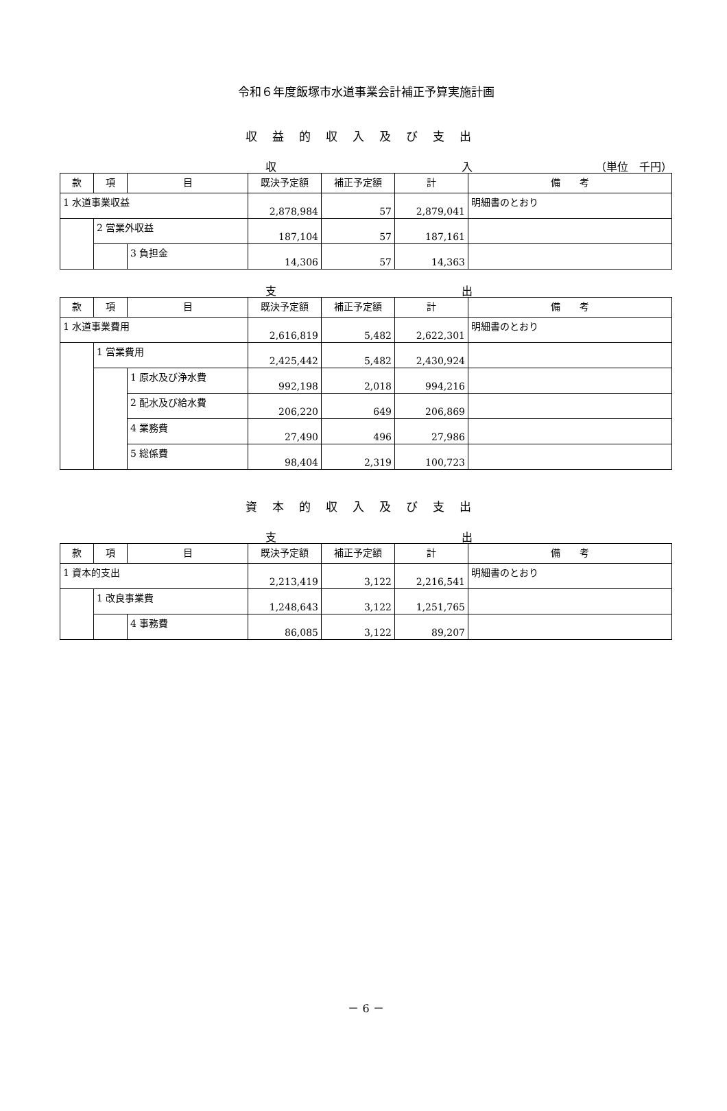令和６年度飯塚市水道事業会計補正予算実施計画
収益的収入及び支出
収 入 （単位　千円）
| 款 | 項 | 目 | 既決予定額 | 補正予定額 | 計 | 備 考 |
| --- | --- | --- | --- | --- | --- | --- |
| 1 水道事業収益 | | | 2,878,984 | 57 | 2,879,041 | 明細書のとおり |
| | 2 営業外収益 | | 187,104 | 57 | 187,161 | |
| | | 3 負担金 | 14,306 | 57 | 14,363 | |
支 出
| 款 | 項 | 目 | 既決予定額 | 補正予定額 | 計 | 備 考 |
| --- | --- | --- | --- | --- | --- | --- |
| 1 水道事業費用 | | | 2,616,819 | 5,482 | 2,622,301 | 明細書のとおり |
| | 1 営業費用 | | 2,425,442 | 5,482 | 2,430,924 | |
| | | 1 原水及び浄水費 | 992,198 | 2,018 | 994,216 | |
| | | 2 配水及び給水費 | 206,220 | 649 | 206,869 | |
| | | 4 業務費 | 27,490 | 496 | 27,986 | |
| | | 5 総係費 | 98,404 | 2,319 | 100,723 | |
資本的収入及び支出
支 出
| 款 | 項 | 目 | 既決予定額 | 補正予定額 | 計 | 備 考 |
| --- | --- | --- | --- | --- | --- | --- |
| 1 資本的支出 | | | 2,213,419 | 3,122 | 2,216,541 | 明細書のとおり |
| | 1 改良事業費 | | 1,248,643 | 3,122 | 1,251,765 | |
| | | 4 事務費 | 86,085 | 3,122 | 89,207 | |
－ 6 －